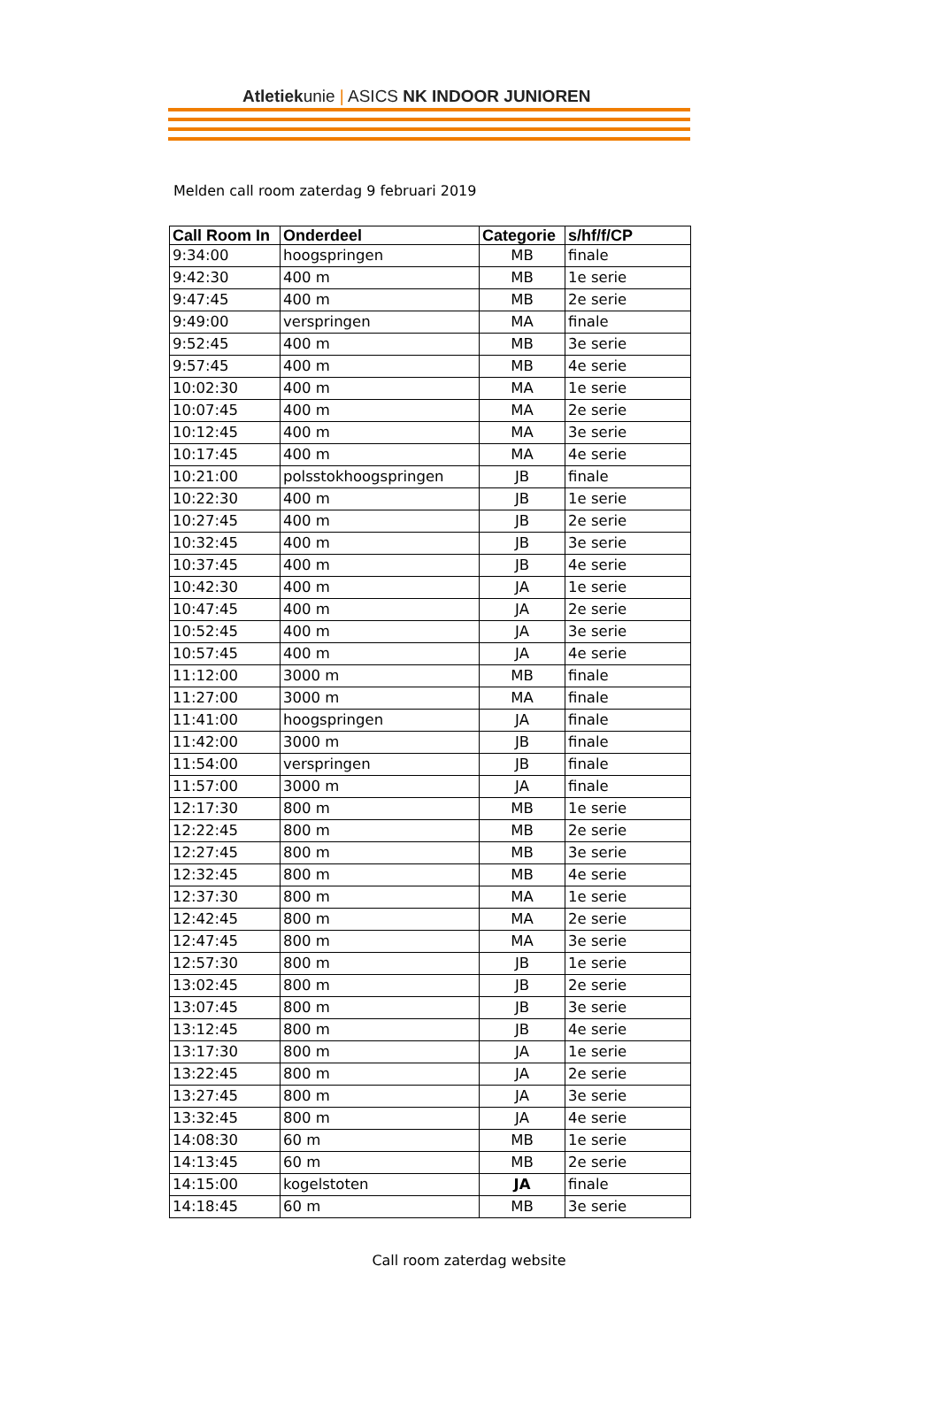Atletiekunie | ASICS NK INDOOR JUNIOREN
Melden call room zaterdag 9 februari 2019
| Call Room In | Onderdeel | Categorie | s/hf/f/CP |
| --- | --- | --- | --- |
| 9:34:00 | hoogspringen | MB | finale |
| 9:42:30 | 400 m | MB | 1e serie |
| 9:47:45 | 400 m | MB | 2e serie |
| 9:49:00 | verspringen | MA | finale |
| 9:52:45 | 400 m | MB | 3e serie |
| 9:57:45 | 400 m | MB | 4e serie |
| 10:02:30 | 400 m | MA | 1e serie |
| 10:07:45 | 400 m | MA | 2e serie |
| 10:12:45 | 400 m | MA | 3e serie |
| 10:17:45 | 400 m | MA | 4e serie |
| 10:21:00 | polsstokhoogspringen | JB | finale |
| 10:22:30 | 400 m | JB | 1e serie |
| 10:27:45 | 400 m | JB | 2e serie |
| 10:32:45 | 400 m | JB | 3e serie |
| 10:37:45 | 400 m | JB | 4e serie |
| 10:42:30 | 400 m | JA | 1e serie |
| 10:47:45 | 400 m | JA | 2e serie |
| 10:52:45 | 400 m | JA | 3e serie |
| 10:57:45 | 400 m | JA | 4e serie |
| 11:12:00 | 3000 m | MB | finale |
| 11:27:00 | 3000 m | MA | finale |
| 11:41:00 | hoogspringen | JA | finale |
| 11:42:00 | 3000 m | JB | finale |
| 11:54:00 | verspringen | JB | finale |
| 11:57:00 | 3000 m | JA | finale |
| 12:17:30 | 800 m | MB | 1e serie |
| 12:22:45 | 800 m | MB | 2e serie |
| 12:27:45 | 800 m | MB | 3e serie |
| 12:32:45 | 800 m | MB | 4e serie |
| 12:37:30 | 800 m | MA | 1e serie |
| 12:42:45 | 800 m | MA | 2e serie |
| 12:47:45 | 800 m | MA | 3e serie |
| 12:57:30 | 800 m | JB | 1e serie |
| 13:02:45 | 800 m | JB | 2e serie |
| 13:07:45 | 800 m | JB | 3e serie |
| 13:12:45 | 800 m | JB | 4e serie |
| 13:17:30 | 800 m | JA | 1e serie |
| 13:22:45 | 800 m | JA | 2e serie |
| 13:27:45 | 800 m | JA | 3e serie |
| 13:32:45 | 800 m | JA | 4e serie |
| 14:08:30 | 60 m | MB | 1e serie |
| 14:13:45 | 60 m | MB | 2e serie |
| 14:15:00 | kogelstoten | JA | finale |
| 14:18:45 | 60 m | MB | 3e serie |
Call room zaterdag website